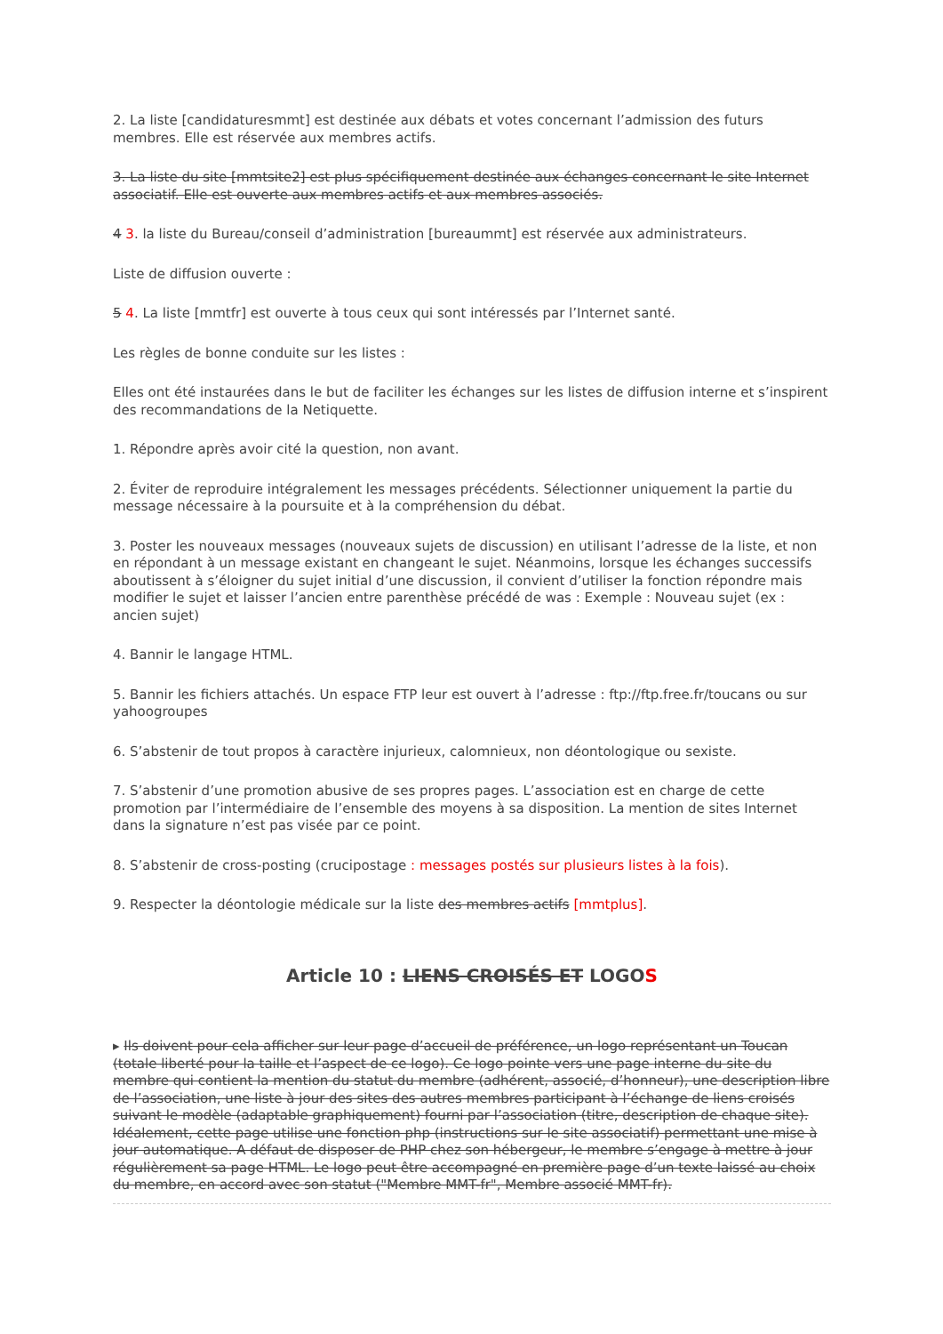2. La liste [candidaturesmmt] est destinée aux débats et votes concernant l’admission des futurs membres. Elle est réservée aux membres actifs.
3. La liste du site [mmtsite2] est plus spécifiquement destinée aux échanges concernant le site Internet associatif. Elle est ouverte aux membres actifs et aux membres associés.
4 3. la liste du Bureau/conseil d’administration [bureaummt] est réservée aux administrateurs.
Liste de diffusion ouverte :
5 4. La liste [mmtfr] est ouverte à tous ceux qui sont intéressés par l’Internet santé.
Les règles de bonne conduite sur les listes :
Elles ont été instaurées dans le but de faciliter les échanges sur les listes de diffusion interne et s’inspirent des recommandations de la Netiquette.
1. Répondre après avoir cité la question, non avant.
2. Éviter de reproduire intégralement les messages précédents. Sélectionner uniquement la partie du message nécessaire à la poursuite et à la compréhension du débat.
3. Poster les nouveaux messages (nouveaux sujets de discussion) en utilisant l’adresse de la liste, et non en répondant à un message existant en changeant le sujet. Néanmoins, lorsque les échanges successifs aboutissent à s’éloigner du sujet initial d’une discussion, il convient d’utiliser la fonction répondre mais modifier le sujet et laisser l’ancien entre parenthèse précédé de was : Exemple : Nouveau sujet (ex : ancien sujet)
4. Bannir le langage HTML.
5. Bannir les fichiers attachés. Un espace FTP leur est ouvert à l’adresse : ftp://ftp.free.fr/toucans ou sur yahoogroupes
6. S’abstenir de tout propos à caractère injurieux, calomnieux, non déontologique ou sexiste.
7. S’abstenir d’une promotion abusive de ses propres pages. L’association est en charge de cette promotion par l’intermédiaire de l’ensemble des moyens à sa disposition. La mention de sites Internet dans la signature n’est pas visée par ce point.
8. S’abstenir de cross-posting (crucipostage : messages postés sur plusieurs listes à la fois).
9. Respecter la déontologie médicale sur la liste des membres actifs [mmtplus].
Article 10 : LIENS CROISÉS ET LOGOS
▸ Ils doivent pour cela afficher sur leur page d’accueil de préférence, un logo représentant un Toucan (totale liberté pour la taille et l’aspect de ce logo). Ce logo pointe vers une page interne du site du membre qui contient la mention du statut du membre (adhérent, associé, d’honneur), une description libre de l’association, une liste à jour des sites des autres membres participant à l’échange de liens croisés suivant le modèle (adaptable graphiquement) fourni par l’association (titre, description de chaque site). Idéalement, cette page utilise une fonction php (instructions sur le site associatif) permettant une mise à jour automatique. A défaut de disposer de PHP chez son hébergeur, le membre s’engage à mettre à jour régulièrement sa page HTML. Le logo peut être accompagné en première page d’un texte laissé au choix du membre, en accord avec son statut ("Membre MMT-fr", Membre associé MMT-fr).